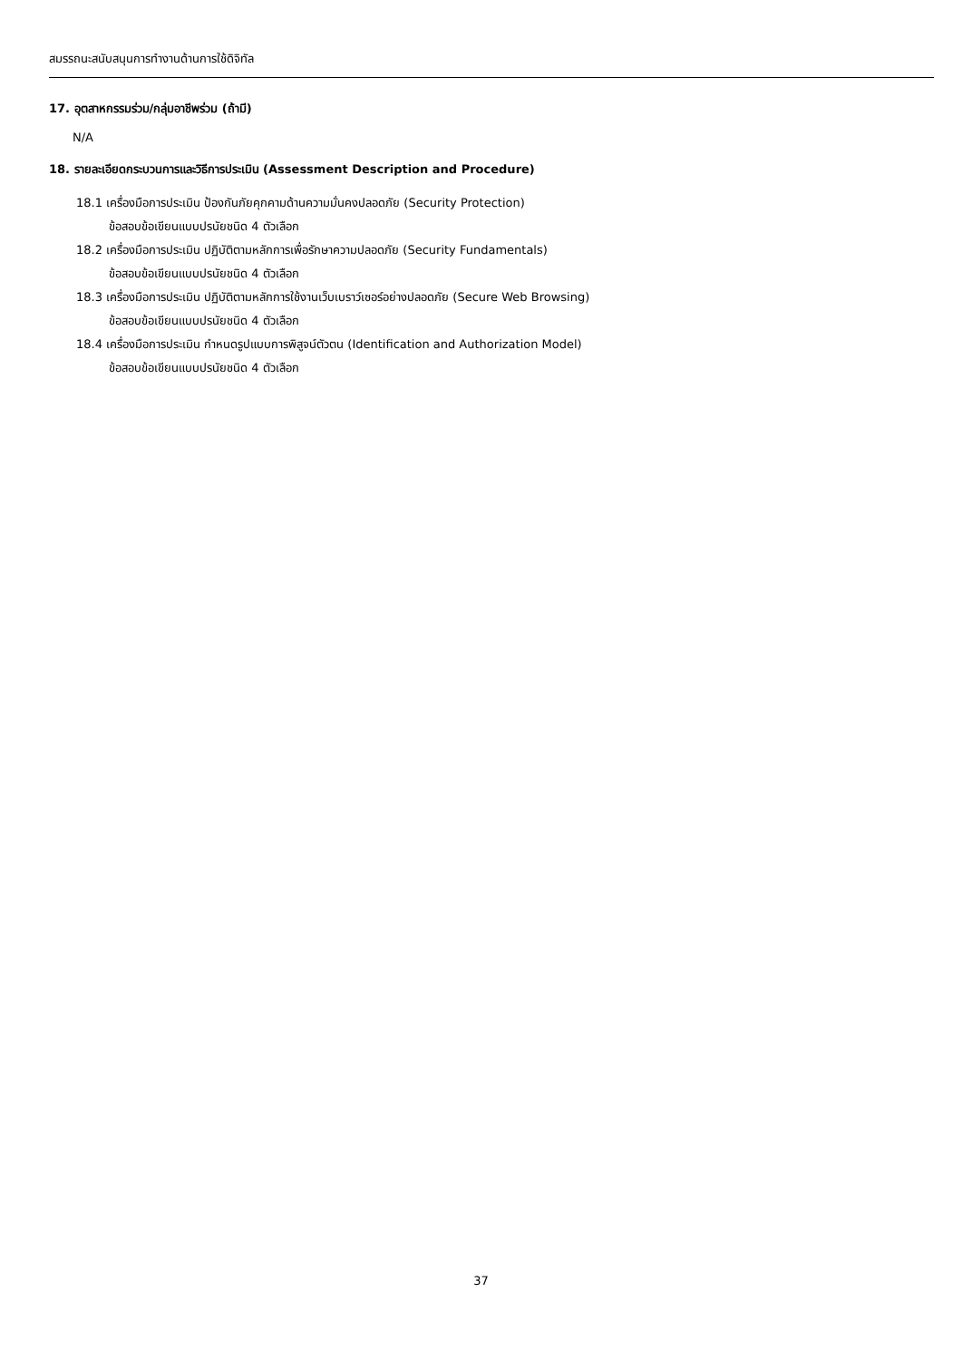สมรรถนะสนับสนุนการทำงานด้านการใช้ดิจิทัล
17. อุตสาหกรรมร่วม/กลุ่มอาชีพร่วม (ถ้ามี)
N/A
18. รายละเอียดกระบวนการและวิธีการประเมิน (Assessment Description and Procedure)
18.1 เครื่องมือการประเมิน ป้องกันภัยคุกคามด้านความมั่นคงปลอดภัย (Security Protection)
ข้อสอบข้อเขียนแบบปรนัยชนิด 4 ตัวเลือก
18.2 เครื่องมือการประเมิน ปฏิบัติตามหลักการเพื่อรักษาความปลอดภัย (Security Fundamentals)
ข้อสอบข้อเขียนแบบปรนัยชนิด 4 ตัวเลือก
18.3 เครื่องมือการประเมิน ปฏิบัติตามหลักการใช้งานเว็บเบราว์เซอร์อย่างปลอดภัย (Secure Web Browsing)
ข้อสอบข้อเขียนแบบปรนัยชนิด 4 ตัวเลือก
18.4 เครื่องมือการประเมิน กำหนดรูปแบบการพิสูจน์ตัวตน (Identification and Authorization Model)
ข้อสอบข้อเขียนแบบปรนัยชนิด 4 ตัวเลือก
37